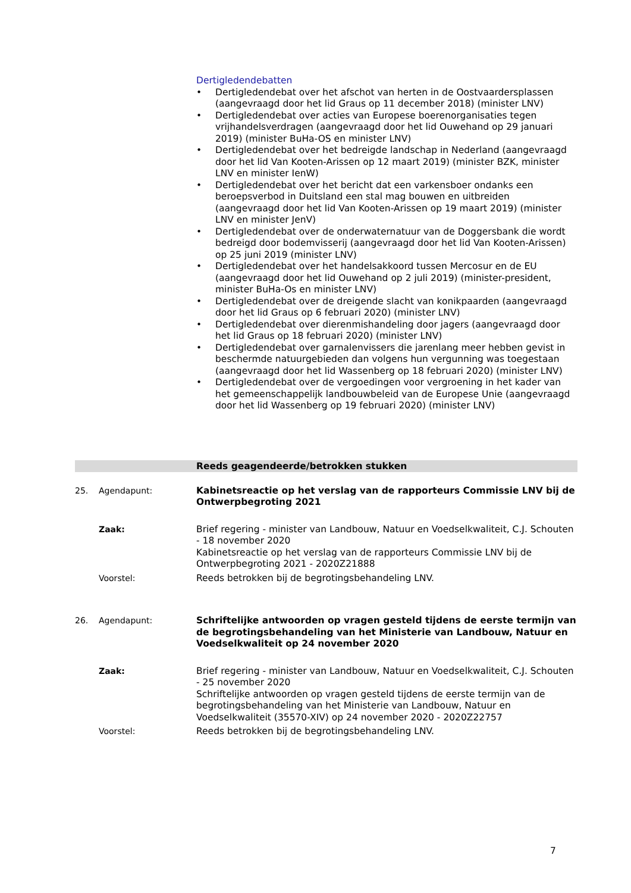Dertigledendebatten
• Dertigledendebat over het afschot van herten in de Oostvaardersplassen (aangevraagd door het lid Graus op 11 december 2018) (minister LNV)
• Dertigledendebat over acties van Europese boerenorganisaties tegen vrijhandelsverdragen (aangevraagd door het lid Ouwehand op 29 januari 2019) (minister BuHa-OS en minister LNV)
• Dertigledendebat over het bedreigde landschap in Nederland (aangevraagd door het lid Van Kooten-Arissen op 12 maart 2019) (minister BZK, minister LNV en minister IenW)
• Dertigledendebat over het bericht dat een varkensboer ondanks een beroepsverbod in Duitsland een stal mag bouwen en uitbreiden (aangevraagd door het lid Van Kooten-Arissen op 19 maart 2019) (minister LNV en minister JenV)
• Dertigledendebat over de onderwaternatuur van de Doggersbank die wordt bedreigd door bodemvisserij (aangevraagd door het lid Van Kooten-Arissen) op 25 juni 2019 (minister LNV)
• Dertigledendebat over het handelsakkoord tussen Mercosur en de EU (aangevraagd door het lid Ouwehand op 2 juli 2019) (minister-president, minister BuHa-Os en minister LNV)
• Dertigledendebat over de dreigende slacht van konikpaarden (aangevraagd door het lid Graus op 6 februari 2020) (minister LNV)
• Dertigledendebat over dierenmishandeling door jagers (aangevraagd door het lid Graus op 18 februari 2020) (minister LNV)
• Dertigledendebat over garnalenvissers die jarenlang meer hebben gevist in beschermde natuurgebieden dan volgens hun vergunning was toegestaan (aangevraagd door het lid Wassenberg op 18 februari 2020) (minister LNV)
• Dertigledendebat over de vergoedingen voor vergroening in het kader van het gemeenschappelijk landbouwbeleid van de Europese Unie (aangevraagd door het lid Wassenberg op 19 februari 2020) (minister LNV)
Reeds geagendeerde/betrokken stukken
25. Agendapunt: Kabinetsreactie op het verslag van de rapporteurs Commissie LNV bij de Ontwerpbegroting 2021
Zaak: Brief regering - minister van Landbouw, Natuur en Voedselkwaliteit, C.J. Schouten - 18 november 2020
Kabinetsreactie op het verslag van de rapporteurs Commissie LNV bij de Ontwerpbegroting 2021 - 2020Z21888
Voorstel: Reeds betrokken bij de begrotingsbehandeling LNV.
26. Agendapunt: Schriftelijke antwoorden op vragen gesteld tijdens de eerste termijn van de begrotingsbehandeling van het Ministerie van Landbouw, Natuur en Voedselkwaliteit op 24 november 2020
Zaak: Brief regering - minister van Landbouw, Natuur en Voedselkwaliteit, C.J. Schouten - 25 november 2020
Schriftelijke antwoorden op vragen gesteld tijdens de eerste termijn van de begrotingsbehandeling van het Ministerie van Landbouw, Natuur en Voedselkwaliteit (35570-XIV) op 24 november 2020 - 2020Z22757
Voorstel: Reeds betrokken bij de begrotingsbehandeling LNV.
7